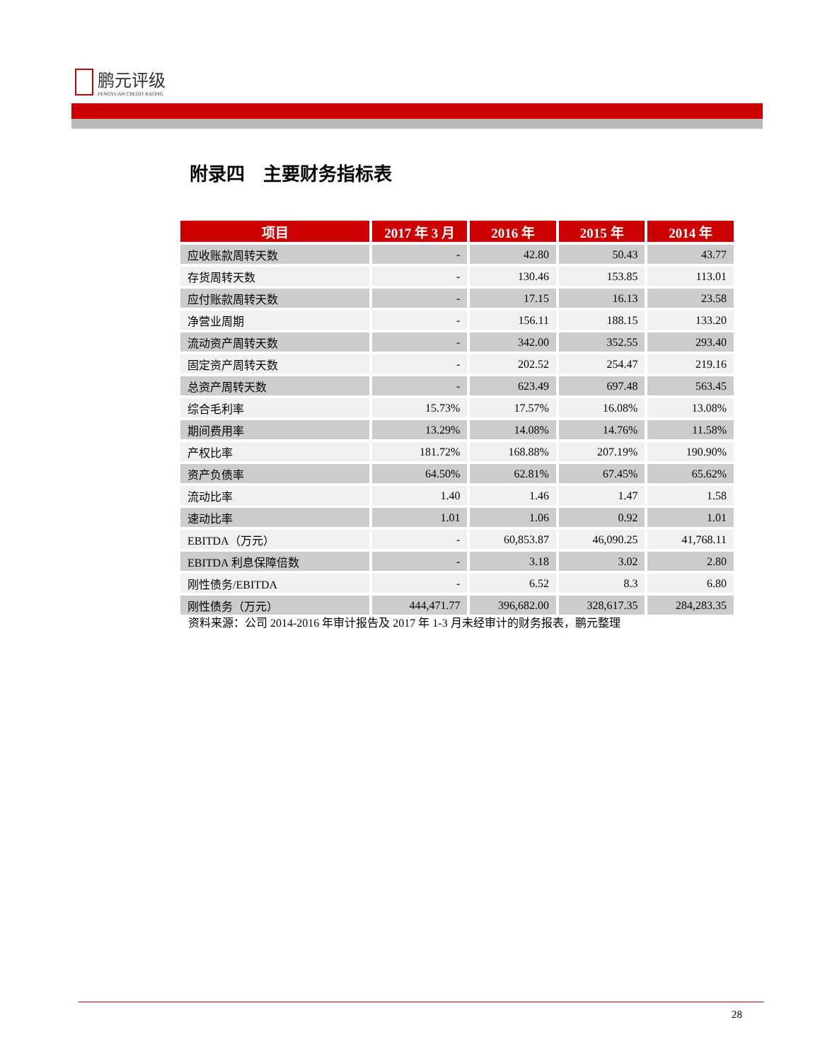鹏元评级
PENGYUAN CREDIT RATING
附录四　主要财务指标表
| 项目 | 2017 年 3 月 | 2016 年 | 2015 年 | 2014 年 |
| --- | --- | --- | --- | --- |
| 应收账款周转天数 | - | 42.80 | 50.43 | 43.77 |
| 存货周转天数 | - | 130.46 | 153.85 | 113.01 |
| 应付账款周转天数 | - | 17.15 | 16.13 | 23.58 |
| 净营业周期 | - | 156.11 | 188.15 | 133.20 |
| 流动资产周转天数 | - | 342.00 | 352.55 | 293.40 |
| 固定资产周转天数 | - | 202.52 | 254.47 | 219.16 |
| 总资产周转天数 | - | 623.49 | 697.48 | 563.45 |
| 综合毛利率 | 15.73% | 17.57% | 16.08% | 13.08% |
| 期间费用率 | 13.29% | 14.08% | 14.76% | 11.58% |
| 产权比率 | 181.72% | 168.88% | 207.19% | 190.90% |
| 资产负债率 | 64.50% | 62.81% | 67.45% | 65.62% |
| 流动比率 | 1.40 | 1.46 | 1.47 | 1.58 |
| 速动比率 | 1.01 | 1.06 | 0.92 | 1.01 |
| EBITDA（万元） | - | 60,853.87 | 46,090.25 | 41,768.11 |
| EBITDA 利息保障倍数 | - | 3.18 | 3.02 | 2.80 |
| 刚性债务/EBITDA | - | 6.52 | 8.3 | 6.80 |
| 刚性债务（万元） | 444,471.77 | 396,682.00 | 328,617.35 | 284,283.35 |
资料来源：公司 2014-2016 年审计报告及 2017 年 1-3 月未经审计的财务报表，鹏元整理
28